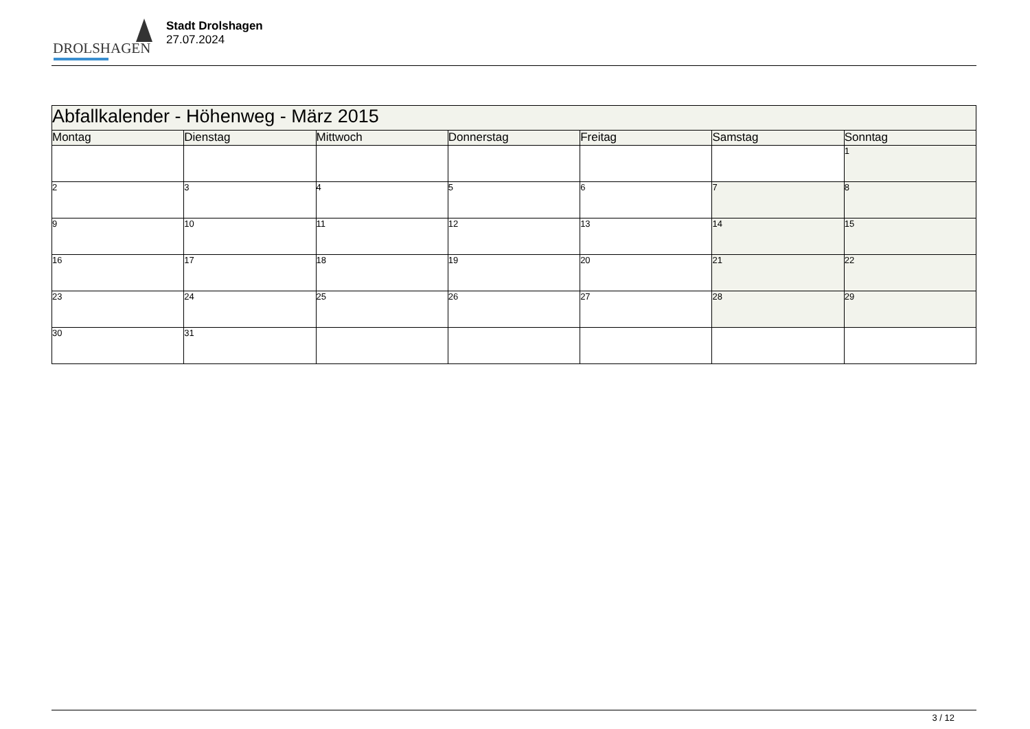DROLSHAGEN
Stadt Drolshagen
27.07.2024
| Abfallkalender - Höhenweg - März 2015 | | | | | | |
| Montag | Dienstag | Mittwoch | Donnerstag | Freitag | Samstag | Sonntag |
| | | | | | | 1 |
| 2 | 3 | 4 | 5 | 6 | 7 | 8 |
| 9 | 10 | 11 | 12 | 13 | 14 | 15 |
| 16 | 17 | 18 | 19 | 20 | 21 | 22 |
| 23 | 24 | 25 | 26 | 27 | 28 | 29 |
| 30 | 31 | | | | | |
3 / 12